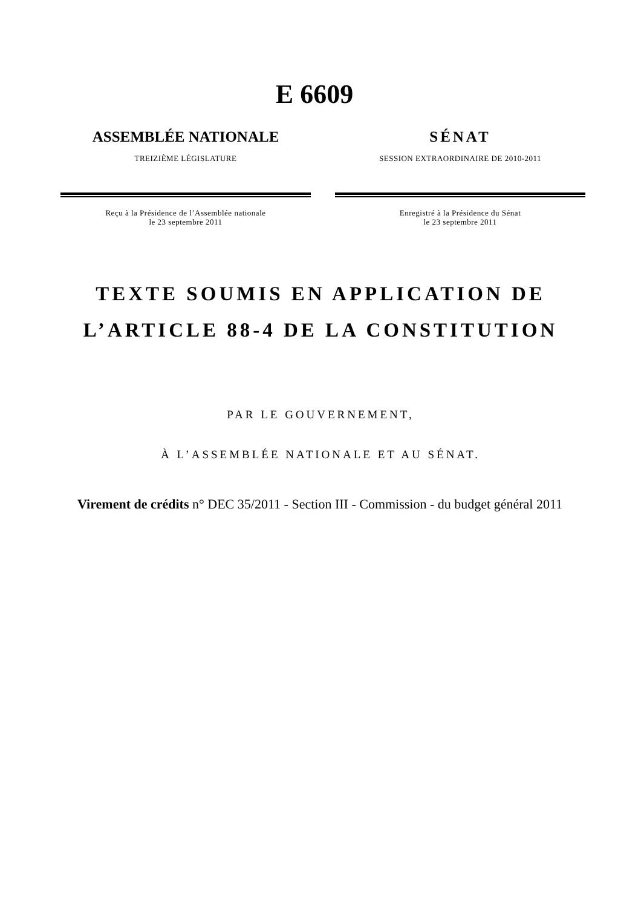E 6609
ASSEMBLÉE NATIONALE
TREIZIÈME LÉGISLATURE
Reçu à la Présidence de l’Assemblée nationale
le 23 septembre 2011
SÉNAT
SESSION EXTRAORDINAIRE DE 2010-2011
Enregistré à la Présidence du Sénat
le 23 septembre 2011
TEXTE SOUMIS EN APPLICATION DE
L’ARTICLE 88-4 DE LA CONSTITUTION
PAR LE GOUVERNEMENT,
À L’ASSEMBLÉE NATIONALE ET AU SÉNAT.
Virement de crédits n° DEC 35/2011 - Section III - Commission - du budget général 2011